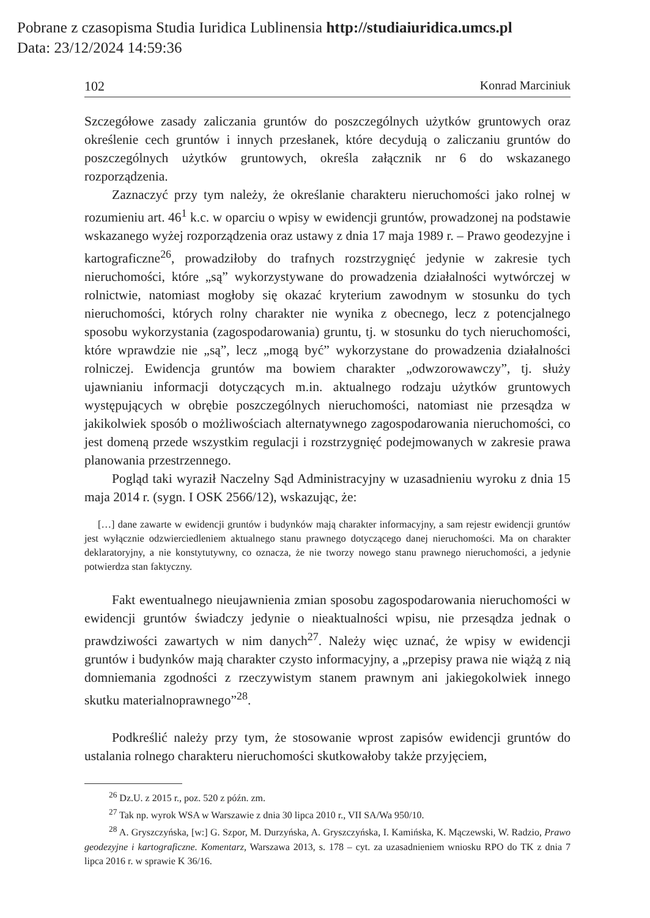Pobrane z czasopisma Studia Iuridica Lublinensia http://studiaiuridica.umcs.pl
Data: 23/12/2024 14:59:36
102 Konrad Marciniuk
Szczegółowe zasady zaliczania gruntów do poszczególnych użytków gruntowych oraz określenie cech gruntów i innych przesłanek, które decydują o zaliczaniu gruntów do poszczególnych użytków gruntowych, określa załącznik nr 6 do wskazanego rozporządzenia.
Zaznaczyć przy tym należy, że określanie charakteru nieruchomości jako rolnej w rozumieniu art. 46<sup>1</sup> k.c. w oparciu o wpisy w ewidencji gruntów, prowadzonej na podstawie wskazanego wyżej rozporządzenia oraz ustawy z dnia 17 maja 1989 r. – Prawo geodezyjne i kartograficzne<sup>26</sup>, prowadziłoby do trafnych rozstrzygnięć jedynie w zakresie tych nieruchomości, które „są” wykorzystywane do prowadzenia działalności wytwórczej w rolnictwie, natomiast mogłoby się okazać kryterium zawodnym w stosunku do tych nieruchomości, których rolny charakter nie wynika z obecnego, lecz z potencjalnego sposobu wykorzystania (zagospodarowania) gruntu, tj. w stosunku do tych nieruchomości, które wprawdzie nie „są”, lecz „mogą być” wykorzystane do prowadzenia działalności rolniczej. Ewidencja gruntów ma bowiem charakter „odwzorowawczy”, tj. służy ujawnianiu informacji dotyczących m.in. aktualnego rodzaju użytków gruntowych występujących w obrębie poszczególnych nieruchomości, natomiast nie przesądza w jakikolwiek sposób o możliwościach alternatywnego zagospodarowania nieruchomości, co jest domeną przede wszystkim regulacji i rozstrzygnięć podejmowanych w zakresie prawa planowania przestrzennego.
Pogląd taki wyraził Naczelny Sąd Administracyjny w uzasadnieniu wyroku z dnia 15 maja 2014 r. (sygn. I OSK 2566/12), wskazując, że:
[…] dane zawarte w ewidencji gruntów i budynków mają charakter informacyjny, a sam rejestr ewidencji gruntów jest wyłącznie odzwierciedleniem aktualnego stanu prawnego dotyczącego danej nieruchomości. Ma on charakter deklaratoryjny, a nie konstytutywny, co oznacza, że nie tworzy nowego stanu prawnego nieruchomości, a jedynie potwierdza stan faktyczny.
Fakt ewentualnego nieujawnienia zmian sposobu zagospodarowania nieruchomości w ewidencji gruntów świadczy jedynie o nieaktualności wpisu, nie przesądza jednak o prawdziwości zawartych w nim danych<sup>27</sup>. Należy więc uznać, że wpisy w ewidencji gruntów i budynków mają charakter czysto informacyjny, a „przepisy prawa nie wiążą z nią domniemania zgodności z rzeczywistym stanem prawnym ani jakiegokolwiek innego skutku materialnoprawnego”<sup>28</sup>.
Podkreślić należy przy tym, że stosowanie wprost zapisów ewidencji gruntów do ustalania rolnego charakteru nieruchomości skutkowałoby także przyjęciem,
<sup>26</sup> Dz.U. z 2015 r., poz. 520 z późn. zm.
<sup>27</sup> Tak np. wyrok WSA w Warszawie z dnia 30 lipca 2010 r., VII SA/Wa 950/10.
<sup>28</sup> A. Gryszczyńska, [w:] G. Szpor, M. Durzyńska, A. Gryszczyńska, I. Kamińska, K. Mączewski, W. Radzio, Prawo geodezyjne i kartograficzne. Komentarz, Warszawa 2013, s. 178 – cyt. za uzasadnieniem wniosku RPO do TK z dnia 7 lipca 2016 r. w sprawie K 36/16.